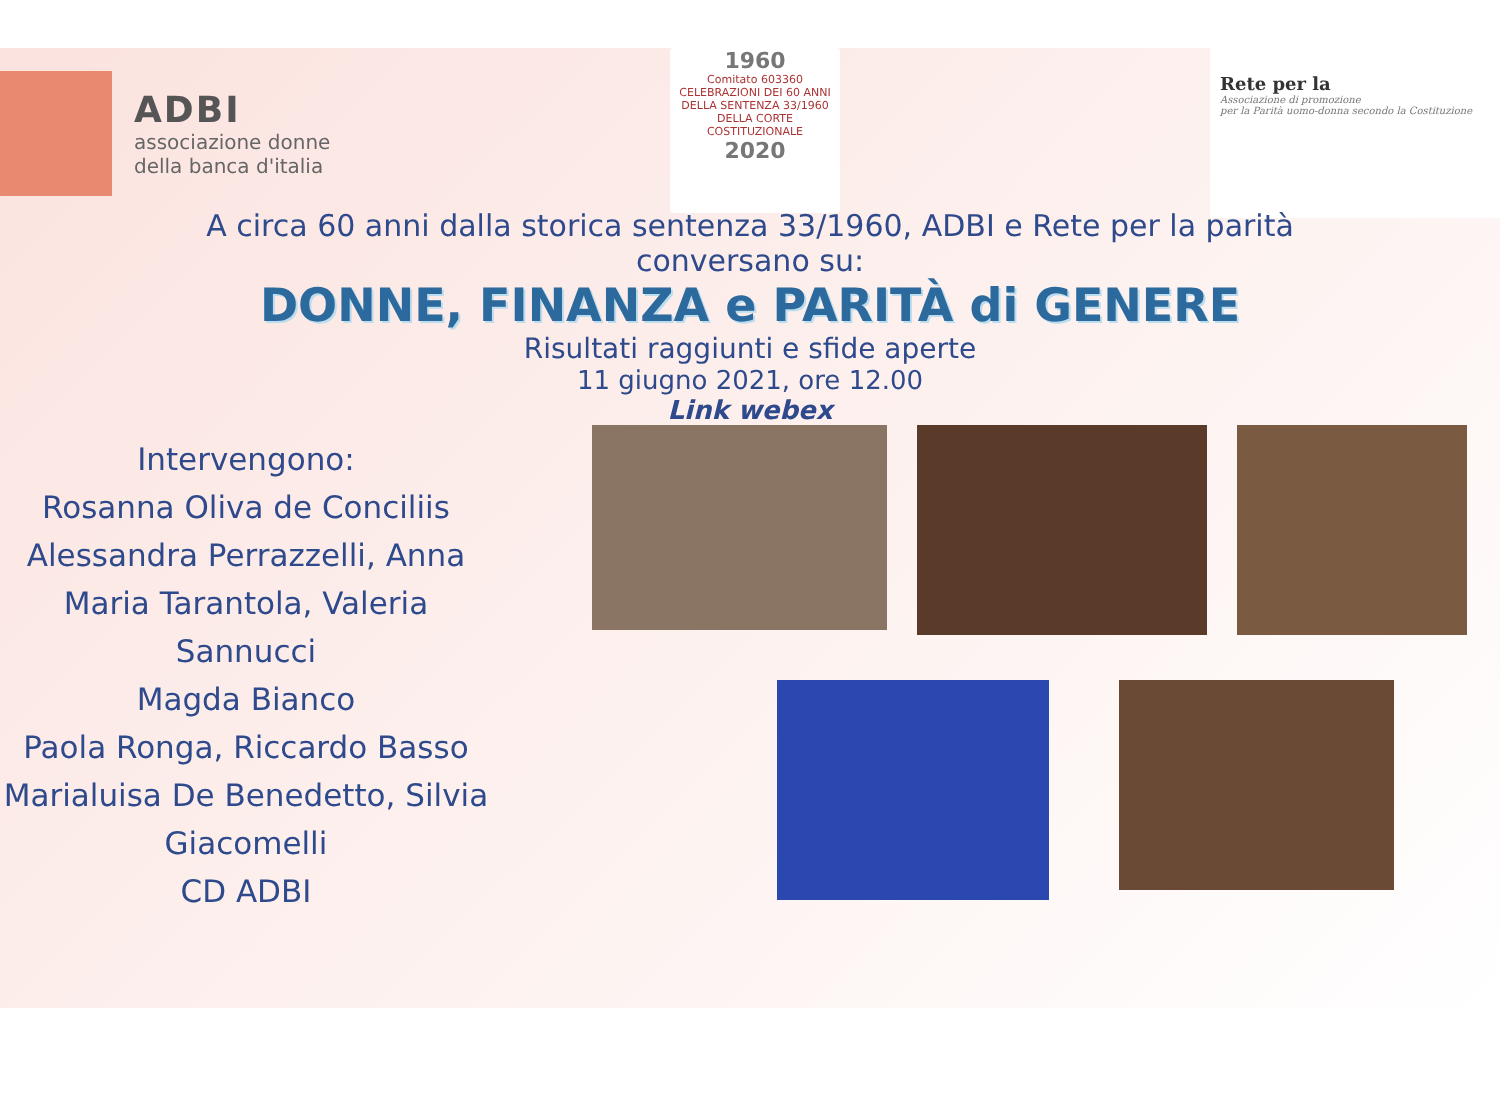ADBI
associazione donne
della banca d'italia
1960
Comitato 603360
CELEBRAZIONI DEI 60 ANNI
DELLA SENTENZA 33/1960
DELLA CORTE COSTITUZIONALE
2020
Rete per la
Associazione di promozione
per la Parità uomo-donna secondo la Costituzione
A circa 60 anni dalla storica sentenza 33/1960, ADBI e Rete per la parità
conversano su:
DONNE, FINANZA e PARITÀ di GENERE
Risultati raggiunti e sfide aperte
11 giugno 2021, ore 12.00
Link webex
Intervengono:
Rosanna Oliva de Conciliis
Alessandra Perrazzelli, Anna Maria Tarantola, Valeria Sannucci
Magda Bianco
Paola Ronga, Riccardo Basso
Marialuisa De Benedetto, Silvia Giacomelli
CD ADBI